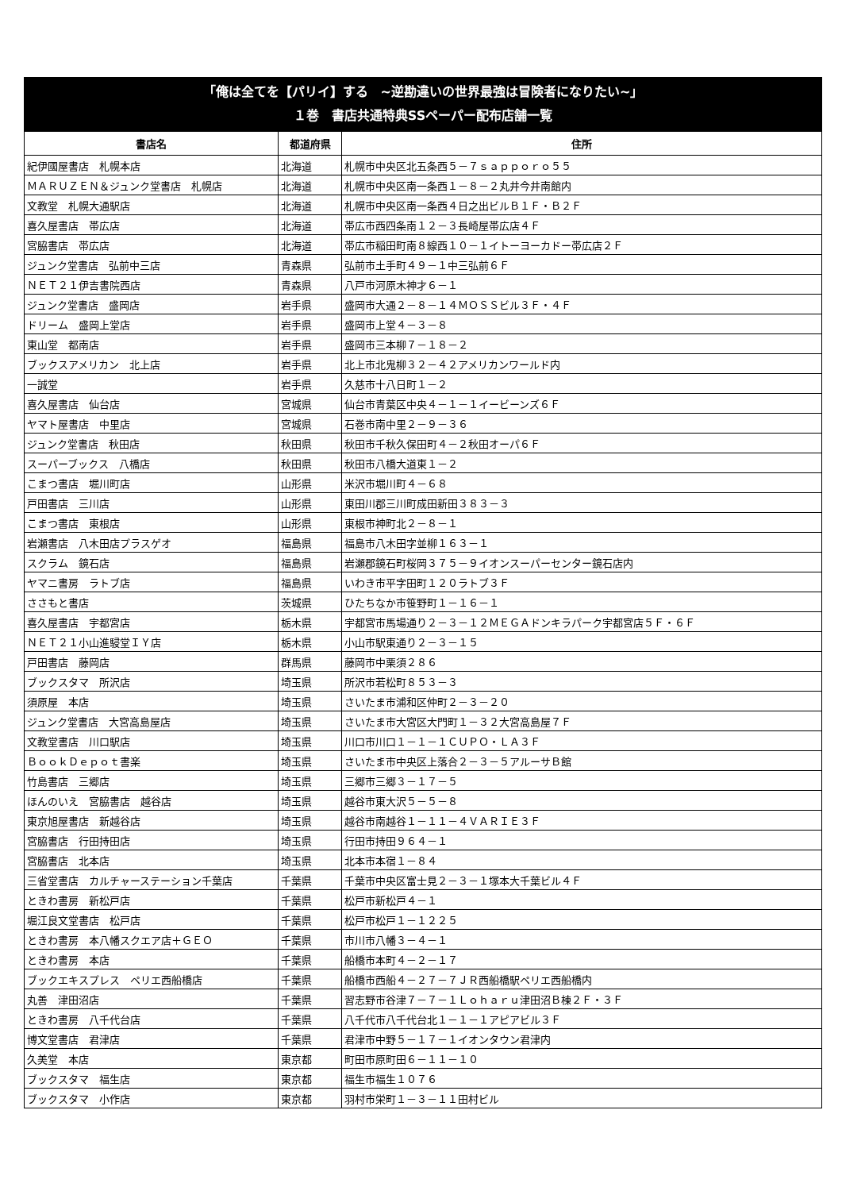「俺は全てを【パリイ】する　~逆勘違いの世界最強は冒険者になりたい~」
１巻　書店共通特典SSペーパー配布店舗一覧
| 書店名 | 都道府県 | 住所 |
| --- | --- | --- |
| 紀伊國屋書店 札幌本店 | 北海道 | 札幌市中央区北五条西５－７ｓａｐｐｏｒｏ５５ |
| ＭＡＲＵＺＥＮ＆ジュンク堂書店 札幌店 | 北海道 | 札幌市中央区南一条西１－８－２丸井今井南館内 |
| 文教堂 札幌大通駅店 | 北海道 | 札幌市中央区南一条西４日之出ビルＢ１Ｆ・Ｂ２Ｆ |
| 喜久屋書店 帯広店 | 北海道 | 帯広市西四条南１２－３長崎屋帯広店４Ｆ |
| 宮脇書店 帯広店 | 北海道 | 帯広市稲田町南８線西１０－１イトーヨーカドー帯広店２Ｆ |
| ジュンク堂書店 弘前中三店 | 青森県 | 弘前市土手町４９－１中三弘前６Ｆ |
| ＮＥＴ２１伊吉書院西店 | 青森県 | 八戸市河原木神才６－１ |
| ジュンク堂書店 盛岡店 | 岩手県 | 盛岡市大通２－８－１４ＭＯＳＳビル３Ｆ・４Ｆ |
| ドリーム 盛岡上堂店 | 岩手県 | 盛岡市上堂４－３－８ |
| 東山堂 都南店 | 岩手県 | 盛岡市三本柳７－１８－２ |
| ブックスアメリカン 北上店 | 岩手県 | 北上市北鬼柳３２－４２アメリカンワールド内 |
| 一誠堂 | 岩手県 | 久慈市十八日町１－２ |
| 喜久屋書店 仙台店 | 宮城県 | 仙台市青葉区中央４－１－１イービーンズ６Ｆ |
| ヤマト屋書店 中里店 | 宮城県 | 石巻市南中里２－９－３６ |
| ジュンク堂書店 秋田店 | 秋田県 | 秋田市千秋久保田町４－２秋田オーパ６Ｆ |
| スーパーブックス 八橋店 | 秋田県 | 秋田市八橋大道東１－２ |
| こまつ書店 堀川町店 | 山形県 | 米沢市堀川町４－６８ |
| 戸田書店 三川店 | 山形県 | 東田川郡三川町成田新田３８３－３ |
| こまつ書店 東根店 | 山形県 | 東根市神町北２－８－１ |
| 岩瀬書店 八木田店プラスゲオ | 福島県 | 福島市八木田字並柳１６３－１ |
| スクラム 鏡石店 | 福島県 | 岩瀬郡鏡石町桜岡３７５－９イオンスーパーセンター鏡石店内 |
| ヤマニ書房 ラトブ店 | 福島県 | いわき市平字田町１２０ラトブ３Ｆ |
| ささもと書店 | 茨城県 | ひたちなか市笹野町１－１６－１ |
| 喜久屋書店 宇都宮店 | 栃木県 | 宇都宮市馬場通り２－３－１２ＭＥＧＡドンキラパーク宇都宮店５Ｆ・６Ｆ |
| ＮＥＴ２１小山進駸堂ＩＹ店 | 栃木県 | 小山市駅東通り２－３－１５ |
| 戸田書店 藤岡店 | 群馬県 | 藤岡市中栗須２８６ |
| ブックスタマ 所沢店 | 埼玉県 | 所沢市若松町８５３－３ |
| 須原屋 本店 | 埼玉県 | さいたま市浦和区仲町２－３－２０ |
| ジュンク堂書店 大宮高島屋店 | 埼玉県 | さいたま市大宮区大門町１－３２大宮高島屋７Ｆ |
| 文教堂書店 川口駅店 | 埼玉県 | 川口市川口１－１－１ＣＵＰＯ・ＬＡ３Ｆ |
| ＢｏｏｋＤｅｐｏｔ書楽 | 埼玉県 | さいたま市中央区上落合２－３－５アルーサＢ館 |
| 竹島書店 三郷店 | 埼玉県 | 三郷市三郷３－１７－５ |
| ほんのいえ 宮脇書店 越谷店 | 埼玉県 | 越谷市東大沢５－５－８ |
| 東京旭屋書店 新越谷店 | 埼玉県 | 越谷市南越谷１－１１－４ＶＡＲＩＥ３Ｆ |
| 宮脇書店 行田持田店 | 埼玉県 | 行田市持田９６４－１ |
| 宮脇書店 北本店 | 埼玉県 | 北本市本宿１－８４ |
| 三省堂書店 カルチャーステーション千葉店 | 千葉県 | 千葉市中央区富士見２－３－１塚本大千葉ビル４Ｆ |
| ときわ書房 新松戸店 | 千葉県 | 松戸市新松戸４－１ |
| 堀江良文堂書店 松戸店 | 千葉県 | 松戸市松戸１－１２２５ |
| ときわ書房 本八幡スクエア店＋ＧＥＯ | 千葉県 | 市川市八幡３－４－１ |
| ときわ書房 本店 | 千葉県 | 船橋市本町４－２－１７ |
| ブックエキスプレス ペリエ西船橋店 | 千葉県 | 船橋市西船４－２７－７ＪＲ西船橋駅ペリエ西船橋内 |
| 丸善 津田沼店 | 千葉県 | 習志野市谷津７－７－１Ｌｏｈａｒｕ津田沼Ｂ棟２Ｆ・３Ｆ |
| ときわ書房 八千代台店 | 千葉県 | 八千代市八千代台北１－１－１アピアビル３Ｆ |
| 博文堂書店 君津店 | 千葉県 | 君津市中野５－１７－１イオンタウン君津内 |
| 久美堂 本店 | 東京都 | 町田市原町田６－１１－１０ |
| ブックスタマ 福生店 | 東京都 | 福生市福生１０７６ |
| ブックスタマ 小作店 | 東京都 | 羽村市栄町１－３－１１田村ビル |